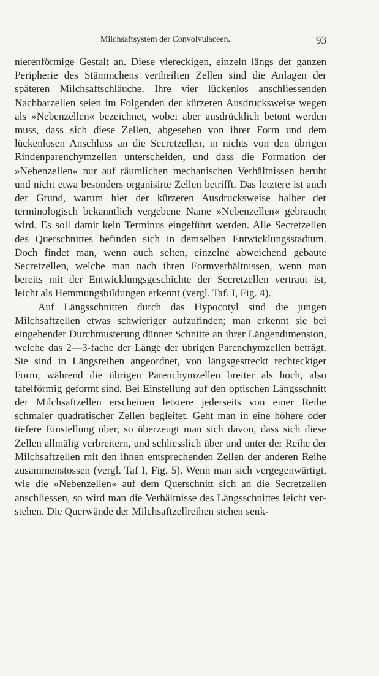Milchsaftsystem der Convolvulaceen. 93
nierenförmige Gestalt an. Diese viereckigen, einzeln längs der ganzen Peripherie des Stämmchens vertheilten Zellen sind die Anlagen der späteren Milchsaftschläuche. Ihre vier lückenlos anschliessenden Nachbarzellen seien im Folgenden der kürzeren Ausdrucksweise wegen als »Nebenzellen« bezeichnet, wobei aber ausdrücklich betont werden muss, dass sich diese Zellen, abgesehen von ihrer Form und dem lückenlosen Anschluss an die Secretzellen, in nichts von den übrigen Rindenparenchym­zellen unterscheiden, und dass die Formation der »Neben­zellen« nur auf räumlichen mechanischen Verhältnissen beruht und nicht etwa besonders organisirte Zellen betrifft. Das letztere ist auch der Grund, warum hier der kürzeren Ausdrucksweise halber der terminologisch bekanntlich vergebene Name »Neben­zellen« gebraucht wird. Es soll damit kein Terminus eingeführt werden. Alle Secretzellen des Querschnittes befinden sich in demselben Entwicklungsstadium. Doch findet man, wenn auch selten, einzelne abweichend gebaute Secretzellen, welche man nach ihren Formverhältnissen, wenn man bereits mit der Ent­wicklungsgeschichte der Secretzellen vertraut ist, leicht als Hemmungsbildungen erkennt (vergl. Taf. I, Fig. 4).
Auf Längsschnitten durch das Hypocotyl sind die jungen Milchsaftzellen etwas schwieriger aufzufinden; man erkennt sie bei eingehender Durchmusterung dünner Schnitte an ihrer Längendimension, welche das 2—3-fache der Länge der übrigen Parenchymzellen beträgt. Sie sind in Längsreihen angeordnet, von längsgestreckt rechteckiger Form, während die übrigen Parenchymzellen breiter als hoch, also tafelförmig geformt sind. Bei Einstellung auf den optischen Längsschnitt der Milchsaft­zellen erscheinen letztere jederseits von einer Reihe schmaler quadratischer Zellen begleitet. Geht man in eine höhere oder tiefere Einstellung über, so überzeugt man sich davon, dass sich diese Zellen allmälig verbreitern, und schliesslich über und unter der Reihe der Milchsaftzellen mit den ihnen entsprechenden Zellen der anderen Reihe zusammenstossen (vergl. Taf I, Fig. 5). Wenn man sich vergegenwärtigt, wie die »Nebenzellen« auf dem Querschnitt sich an die Secretzellen anschliessen, so wird man die Verhältnisse des Längsschnittes leicht ver­stehen. Die Querwände der Milchsaftzellreihen stehen senk-